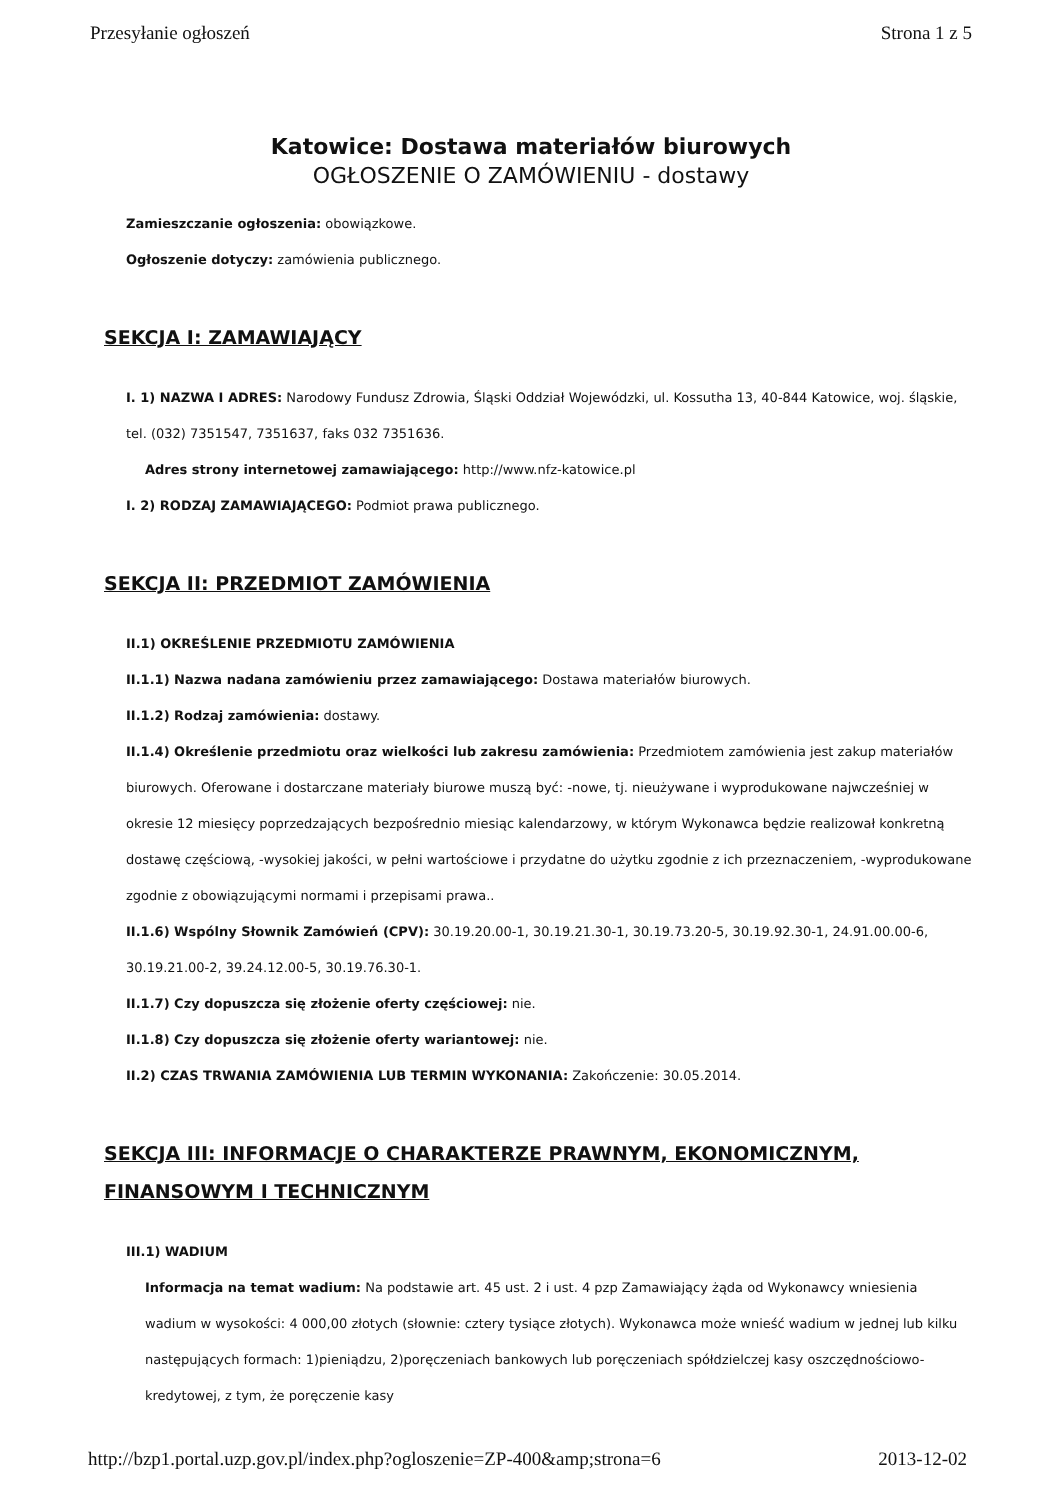Przesyłanie ogłoszeń Strona 1 z 5
Katowice: Dostawa materiałów biurowych
OGŁOSZENIE O ZAMÓWIENIU - dostawy
Zamieszczanie ogłoszenia: obowiązkowe.
Ogłoszenie dotyczy: zamówienia publicznego.
SEKCJA I: ZAMAWIAJĄCY
I. 1) NAZWA I ADRES: Narodowy Fundusz Zdrowia, Śląski Oddział Wojewódzki, ul. Kossutha 13, 40-844 Katowice, woj. śląskie, tel. (032) 7351547, 7351637, faks 032 7351636.
Adres strony internetowej zamawiającego: http://www.nfz-katowice.pl
I. 2) RODZAJ ZAMAWIAJĄCEGO: Podmiot prawa publicznego.
SEKCJA II: PRZEDMIOT ZAMÓWIENIA
II.1) OKREŚLENIE PRZEDMIOTU ZAMÓWIENIA
II.1.1) Nazwa nadana zamówieniu przez zamawiającego: Dostawa materiałów biurowych.
II.1.2) Rodzaj zamówienia: dostawy.
II.1.4) Określenie przedmiotu oraz wielkości lub zakresu zamówienia: Przedmiotem zamówienia jest zakup materiałów biurowych. Oferowane i dostarczane materiały biurowe muszą być: -nowe, tj. nieużywane i wyprodukowane najwcześniej w okresie 12 miesięcy poprzedzających bezpośrednio miesiąc kalendarzowy, w którym Wykonawca będzie realizował konkretną dostawę częściową, -wysokiej jakości, w pełni wartościowe i przydatne do użytku zgodnie z ich przeznaczeniem, -wyprodukowane zgodnie z obowiązującymi normami i przepisami prawa..
II.1.6) Wspólny Słownik Zamówień (CPV): 30.19.20.00-1, 30.19.21.30-1, 30.19.73.20-5, 30.19.92.30-1, 24.91.00.00-6, 30.19.21.00-2, 39.24.12.00-5, 30.19.76.30-1.
II.1.7) Czy dopuszcza się złożenie oferty częściowej: nie.
II.1.8) Czy dopuszcza się złożenie oferty wariantowej: nie.
II.2) CZAS TRWANIA ZAMÓWIENIA LUB TERMIN WYKONANIA: Zakończenie: 30.05.2014.
SEKCJA III: INFORMACJE O CHARAKTERZE PRAWNYM, EKONOMICZNYM, FINANSOWYM I TECHNICZNYM
III.1) WADIUM
Informacja na temat wadium: Na podstawie art. 45 ust. 2 i ust. 4 pzp Zamawiający żąda od Wykonawcy wniesienia wadium w wysokości: 4 000,00 złotych (słownie: cztery tysiące złotych). Wykonawca może wnieść wadium w jednej lub kilku następujących formach: 1)pieniądzu, 2)poręczeniach bankowych lub poręczeniach spółdzielczej kasy oszczędnościowo-kredytowej, z tym, że poręczenie kasy
http://bzp1.portal.uzp.gov.pl/index.php?ogloszenie=ZP-400&amp;strona=6 2013-12-02